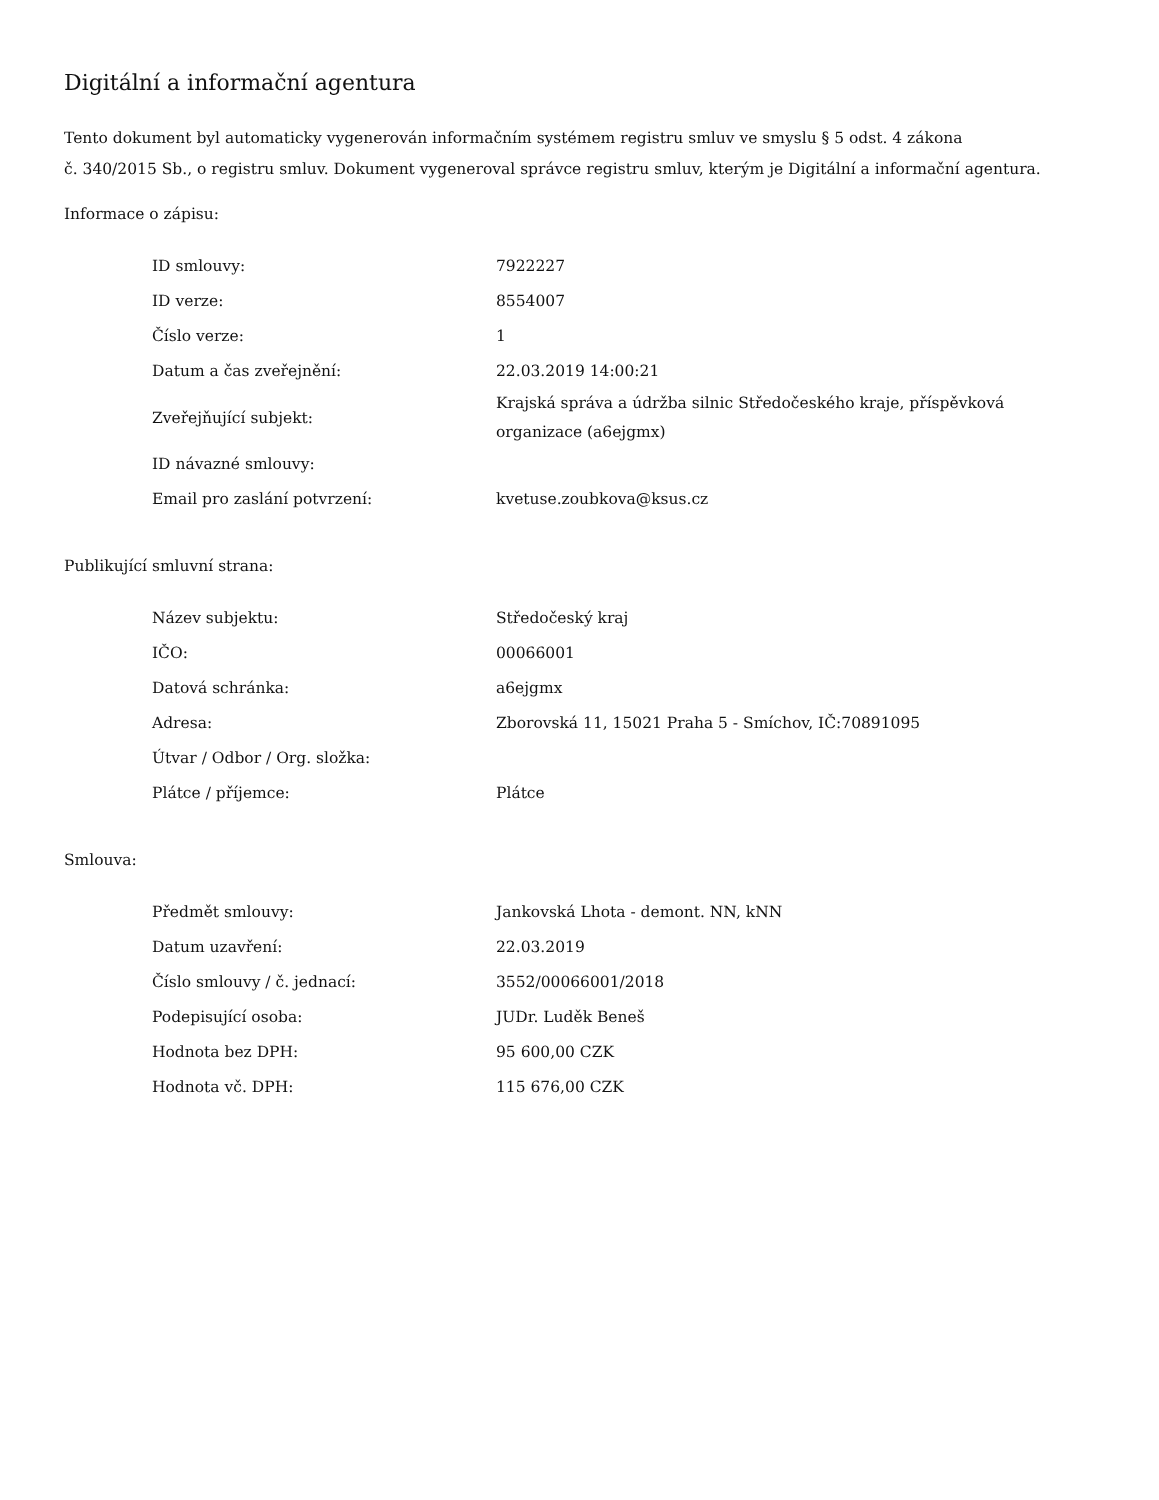Digitální a informační agentura
Tento dokument byl automaticky vygenerován informačním systémem registru smluv ve smyslu § 5 odst. 4 zákona
č. 340/2015 Sb., o registru smluv. Dokument vygeneroval správce registru smluv, kterým je Digitální a informační agentura.
Informace o zápisu:
| ID smlouvy: | 7922227 |
| ID verze: | 8554007 |
| Číslo verze: | 1 |
| Datum a čas zveřejnění: | 22.03.2019 14:00:21 |
| Zveřejňující subjekt: | Krajská správa a údržba silnic Středočeského kraje, příspěvková organizace (a6ejgmx) |
| ID návazné smlouvy: | |
| Email pro zaslání potvrzení: | kvetuse.zoubkova@ksus.cz |
Publikující smluvní strana:
| Název subjektu: | Středočeský kraj |
| IČO: | 00066001 |
| Datová schránka: | a6ejgmx |
| Adresa: | Zborovská 11, 15021 Praha 5 - Smíchov, IČ:70891095 |
| Útvar / Odbor / Org. složka: | |
| Plátce / příjemce: | Plátce |
Smlouva:
| Předmět smlouvy: | Jankovská Lhota - demont. NN, kNN |
| Datum uzavření: | 22.03.2019 |
| Číslo smlouvy / č. jednací: | 3552/00066001/2018 |
| Podepisující osoba: | JUDr. Luděk Beneš |
| Hodnota bez DPH: | 95 600,00 CZK |
| Hodnota vč. DPH: | 115 676,00 CZK |